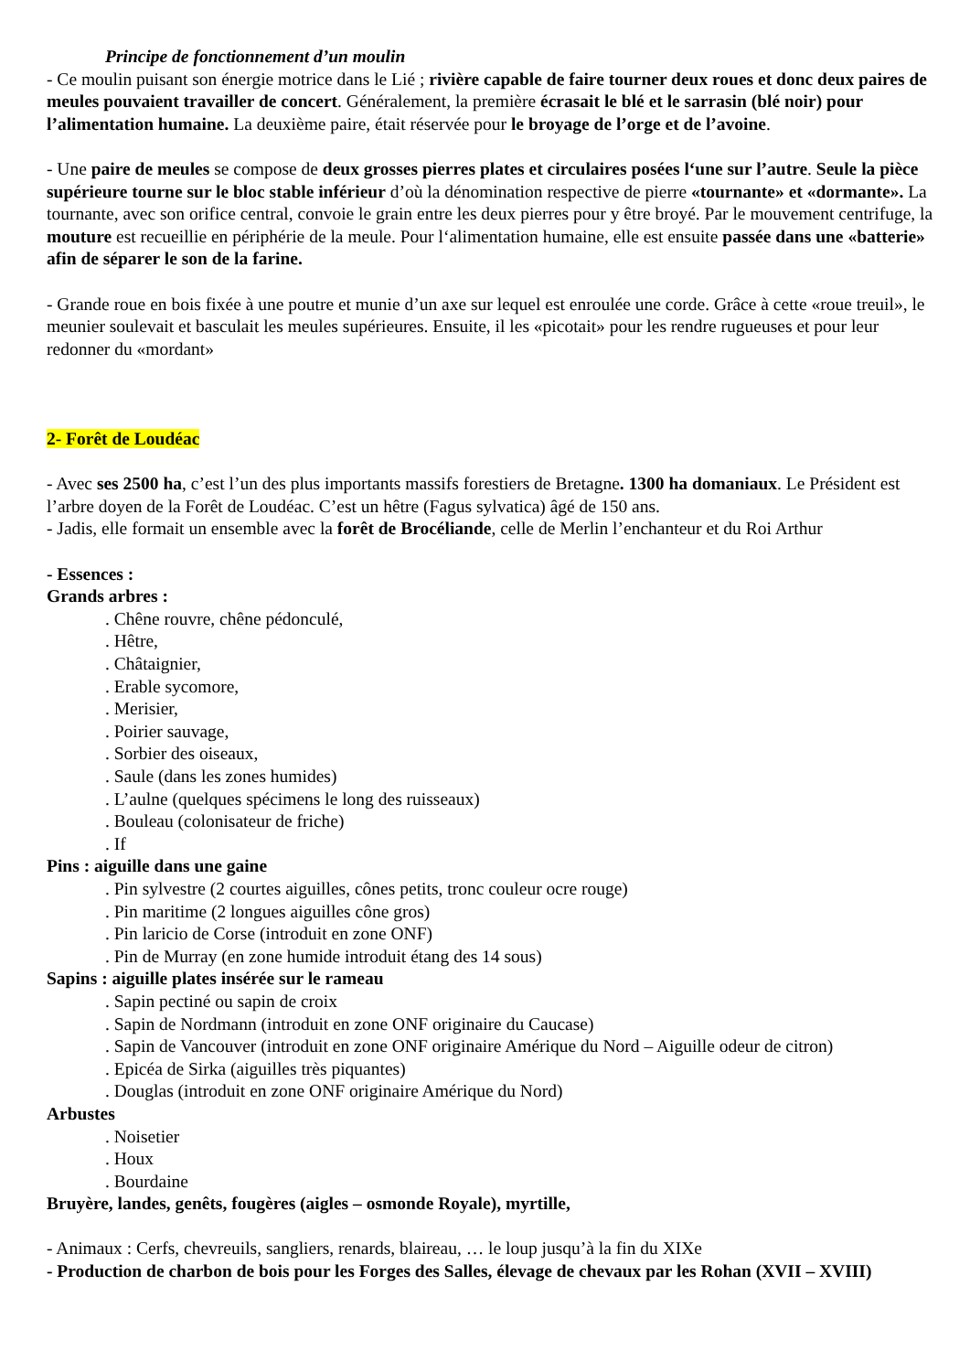Principe de fonctionnement d’un moulin
- Ce moulin puisant son énergie motrice dans le Lié ; rivière capable de faire tourner deux roues et donc deux paires de meules pouvaient travailler de concert. Généralement, la première écrasait le blé et le sarrasin (blé noir) pour l’alimentation humaine. La deuxième paire, était réservée pour le broyage de l’orge et de l’avoine.
- Une paire de meules se compose de deux grosses pierres plates et circulaires posées l‘une sur l’autre. Seule la pièce supérieure tourne sur le bloc stable inférieur d’où la dénomination respective de pierre «tournante» et «dormante». La tournante, avec son orifice central, convoie le grain entre les deux pierres pour y être broyé. Par le mouvement centrifuge, la mouture est recueillie en périphérie de la meule. Pour l‘alimentation humaine, elle est ensuite passée dans une «batterie» afin de séparer le son de la farine.
- Grande roue en bois fixée à une poutre et munie d’un axe sur lequel est enroulée une corde. Grâce à cette «roue treuil», le meunier soulevait et basculait les meules supérieures. Ensuite, il les «picotait» pour les rendre rugueuses et pour leur redonner du «mordant»
2- Forêt de Loudéac
- Avec ses 2500 ha, c’est l’un des plus importants massifs forestiers de Bretagne. 1300 ha domaniaux. Le Président est l’arbre doyen de la Forêt de Loudéac. C’est un hêtre (Fagus sylvatica) âgé de 150 ans.
- Jadis, elle formait un ensemble avec la forêt de Brocéliande, celle de Merlin l’enchanteur et du Roi Arthur
- Essences :
Grands arbres :
. Chêne rouvre, chêne pédonculé,
. Hêtre,
. Châtaignier,
. Erable sycomore,
. Merisier,
. Poirier sauvage,
. Sorbier des oiseaux,
. Saule (dans les zones humides)
. L’aulne (quelques spécimens le long des ruisseaux)
. Bouleau (colonisateur de friche)
. If
Pins : aiguille dans une gaine
. Pin sylvestre (2 courtes aiguilles, cônes petits, tronc couleur ocre rouge)
. Pin maritime (2 longues aiguilles cône gros)
. Pin laricio de Corse (introduit en zone ONF)
. Pin de Murray (en zone humide introduit étang des 14 sous)
Sapins : aiguille plates insérée sur le rameau
. Sapin pectiné ou sapin de croix
. Sapin de Nordmann (introduit en zone ONF originaire du Caucase)
. Sapin de Vancouver (introduit en zone ONF originaire Amérique du Nord – Aiguille odeur de citron)
. Epicéa de Sirka (aiguilles très piquantes)
. Douglas (introduit en zone ONF originaire Amérique du Nord)
Arbustes
. Noisetier
. Houx
. Bourdaine
Bruyère, landes, genêts, fougères (aigles – osmonde Royale), myrtille,
- Animaux : Cerfs, chevreuils, sangliers, renards, blaireau, … le loup jusqu’à la fin du XIXe
- Production de charbon de bois pour les Forges des Salles, élevage de chevaux par les Rohan (XVII – XVIII)